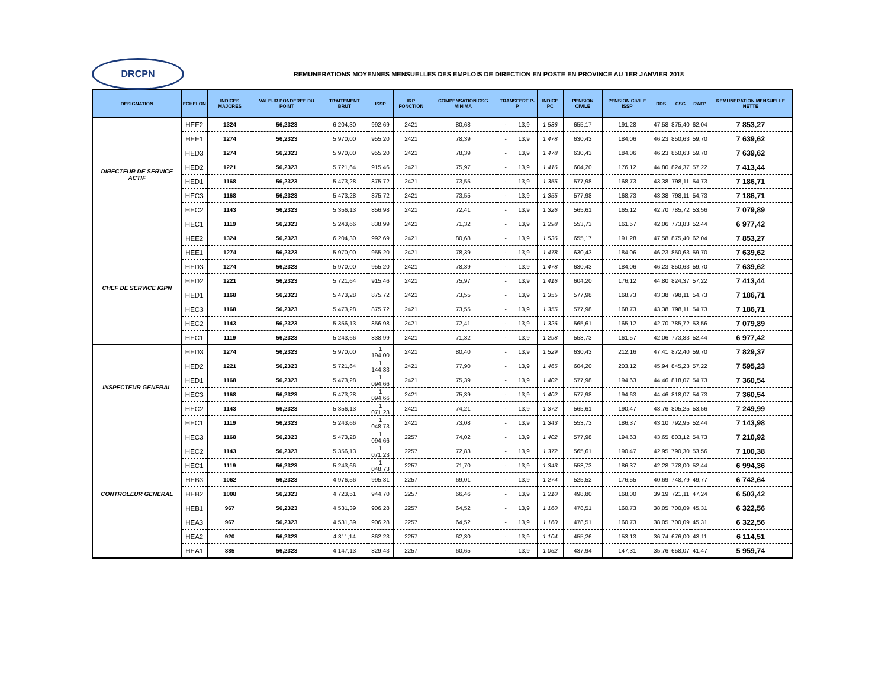DRCPN
REMUNERATIONS MOYENNES MENSUELLES DES EMPLOIS DE DIRECTION EN POSTE EN PROVINCE AU 1ER JANVIER 2018
| DESIGNATION | ECHELON | INDICES MAJORES | VALEUR PONDEREE DU POINT | TRAITEMENT BRUT | ISSP | IRP FONCTION | COMPENSATION CSG MINIMA | TRANSFERT P-P | INDICE PC | PENSION CIVILE | PENSION CIVILE ISSP | RDS | CSG | RAFP | REMUNERATION MENSUELLE NETTE |
| --- | --- | --- | --- | --- | --- | --- | --- | --- | --- | --- | --- | --- | --- | --- | --- |
| DIRECTEUR DE SERVICE ACTIF | HEE2 | 1324 | 56,2323 | 6 204,30 | 992,69 | 2421 | 80,68 | - 13,9 | 1 536 | 655,17 | 191,28 | 47,58 | 875,40 | 62,04 | 7 853,27 |
| | HEE1 | 1274 | 56,2323 | 5 970,00 | 955,20 | 2421 | 78,39 | - 13,9 | 1 478 | 630,43 | 184,06 | 46,23 | 850,63 | 59,70 | 7 639,62 |
| | HED3 | 1274 | 56,2323 | 5 970,00 | 955,20 | 2421 | 78,39 | - 13,9 | 1 478 | 630,43 | 184,06 | 46,23 | 850,63 | 59,70 | 7 639,62 |
| | HED2 | 1221 | 56,2323 | 5 721,64 | 915,46 | 2421 | 75,97 | - 13,9 | 1 416 | 604,20 | 176,12 | 44,80 | 824,37 | 57,22 | 7 413,44 |
| | HED1 | 1168 | 56,2323 | 5 473,28 | 875,72 | 2421 | 73,55 | - 13,9 | 1 355 | 577,98 | 168,73 | 43,38 | 798,11 | 54,73 | 7 186,71 |
| | HEC3 | 1168 | 56,2323 | 5 473,28 | 875,72 | 2421 | 73,55 | - 13,9 | 1 355 | 577,98 | 168,73 | 43,38 | 798,11 | 54,73 | 7 186,71 |
| | HEC2 | 1143 | 56,2323 | 5 356,13 | 856,98 | 2421 | 72,41 | - 13,9 | 1 326 | 565,61 | 165,12 | 42,70 | 785,72 | 53,56 | 7 079,89 |
| | HEC1 | 1119 | 56,2323 | 5 243,66 | 838,99 | 2421 | 71,32 | - 13,9 | 1 298 | 553,73 | 161,57 | 42,06 | 773,83 | 52,44 | 6 977,42 |
| CHEF DE SERVICE IGPN | HEE2 | 1324 | 56,2323 | 6 204,30 | 992,69 | 2421 | 80,68 | - 13,9 | 1 536 | 655,17 | 191,28 | 47,58 | 875,40 | 62,04 | 7 853,27 |
| | HEE1 | 1274 | 56,2323 | 5 970,00 | 955,20 | 2421 | 78,39 | - 13,9 | 1 478 | 630,43 | 184,06 | 46,23 | 850,63 | 59,70 | 7 639,62 |
| | HED3 | 1274 | 56,2323 | 5 970,00 | 955,20 | 2421 | 78,39 | - 13,9 | 1 478 | 630,43 | 184,06 | 46,23 | 850,63 | 59,70 | 7 639,62 |
| | HED2 | 1221 | 56,2323 | 5 721,64 | 915,46 | 2421 | 75,97 | - 13,9 | 1 416 | 604,20 | 176,12 | 44,80 | 824,37 | 57,22 | 7 413,44 |
| | HED1 | 1168 | 56,2323 | 5 473,28 | 875,72 | 2421 | 73,55 | - 13,9 | 1 355 | 577,98 | 168,73 | 43,38 | 798,11 | 54,73 | 7 186,71 |
| | HEC3 | 1168 | 56,2323 | 5 473,28 | 875,72 | 2421 | 73,55 | - 13,9 | 1 355 | 577,98 | 168,73 | 43,38 | 798,11 | 54,73 | 7 186,71 |
| | HEC2 | 1143 | 56,2323 | 5 356,13 | 856,98 | 2421 | 72,41 | - 13,9 | 1 326 | 565,61 | 165,12 | 42,70 | 785,72 | 53,56 | 7 079,89 |
| | HEC1 | 1119 | 56,2323 | 5 243,66 | 838,99 | 2421 | 71,32 | - 13,9 | 1 298 | 553,73 | 161,57 | 42,06 | 773,83 | 52,44 | 6 977,42 |
| INSPECTEUR GENERAL | HED3 | 1274 | 56,2323 | 5 970,00 | 1 194,00 | 2421 | 80,40 | - 13,9 | 1 529 | 630,43 | 212,16 | 47,41 | 872,40 | 59,70 | 7 829,37 |
| | HED2 | 1221 | 56,2323 | 5 721,64 | 1 144,33 | 2421 | 77,90 | - 13,9 | 1 465 | 604,20 | 203,12 | 45,94 | 845,23 | 57,22 | 7 595,23 |
| | HED1 | 1168 | 56,2323 | 5 473,28 | 1 094,66 | 2421 | 75,39 | - 13,9 | 1 402 | 577,98 | 194,63 | 44,46 | 818,07 | 54,73 | 7 360,54 |
| | HEC3 | 1168 | 56,2323 | 5 473,28 | 1 094,66 | 2421 | 75,39 | - 13,9 | 1 402 | 577,98 | 194,63 | 44,46 | 818,07 | 54,73 | 7 360,54 |
| | HEC2 | 1143 | 56,2323 | 5 356,13 | 1 071,23 | 2421 | 74,21 | - 13,9 | 1 372 | 565,61 | 190,47 | 43,76 | 805,25 | 53,56 | 7 249,99 |
| | HEC1 | 1119 | 56,2323 | 5 243,66 | 1 048,73 | 2421 | 73,08 | - 13,9 | 1 343 | 553,73 | 186,37 | 43,10 | 792,95 | 52,44 | 7 143,98 |
| CONTROLEUR GENERAL | HEC3 | 1168 | 56,2323 | 5 473,28 | 1 094,66 | 2257 | 74,02 | - 13,9 | 1 402 | 577,98 | 194,63 | 43,65 | 803,12 | 54,73 | 7 210,92 |
| | HEC2 | 1143 | 56,2323 | 5 356,13 | 1 071,23 | 2257 | 72,83 | - 13,9 | 1 372 | 565,61 | 190,47 | 42,95 | 790,30 | 53,56 | 7 100,38 |
| | HEC1 | 1119 | 56,2323 | 5 243,66 | 1 048,73 | 2257 | 71,70 | - 13,9 | 1 343 | 553,73 | 186,37 | 42,28 | 778,00 | 52,44 | 6 994,36 |
| | HEB3 | 1062 | 56,2323 | 4 976,56 | 995,31 | 2257 | 69,01 | - 13,9 | 1 274 | 525,52 | 176,55 | 40,69 | 748,79 | 49,77 | 6 742,64 |
| | HEB2 | 1008 | 56,2323 | 4 723,51 | 944,70 | 2257 | 66,46 | - 13,9 | 1 210 | 498,80 | 168,00 | 39,19 | 721,11 | 47,24 | 6 503,42 |
| | HEB1 | 967 | 56,2323 | 4 531,39 | 906,28 | 2257 | 64,52 | - 13,9 | 1 160 | 478,51 | 160,73 | 38,05 | 700,09 | 45,31 | 6 322,56 |
| | HEA3 | 967 | 56,2323 | 4 531,39 | 906,28 | 2257 | 64,52 | - 13,9 | 1 160 | 478,51 | 160,73 | 38,05 | 700,09 | 45,31 | 6 322,56 |
| | HEA2 | 920 | 56,2323 | 4 311,14 | 862,23 | 2257 | 62,30 | - 13,9 | 1 104 | 455,26 | 153,13 | 36,74 | 676,00 | 43,11 | 6 114,51 |
| | HEA1 | 885 | 56,2323 | 4 147,13 | 829,43 | 2257 | 60,65 | - 13,9 | 1 062 | 437,94 | 147,31 | 35,76 | 658,07 | 41,47 | 5 959,74 |